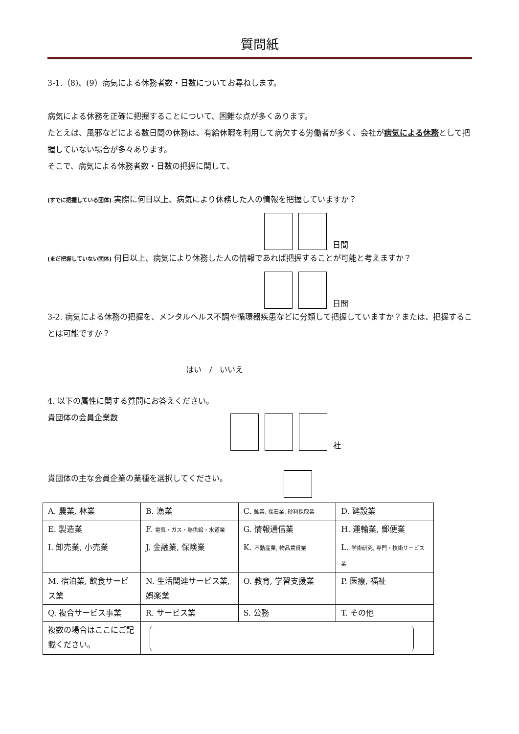質問紙
3-1.（8)、(9）病気による休務者数・日数についてお尋ねします。
病気による休務を正確に把握することについて、困難な点が多くあります。
たとえば、風邪などによる数日間の休務は、有給休暇を利用して病欠する労働者が多く、会社が病気による休務として把握していない場合が多々あります。
そこで、病気による休務者数・日数の把握に関して、
(すでに把握している団体) 実際に何日以上、病気により休務した人の情報を把握していますか？
日間
(まだ把握していない団体) 何日以上、病気により休務した人の情報であれば把握することが可能と考えますか？
日間
3-2. 病気による休務の把握を、メンタルヘルス不調や循環器疾患などに分類して把握していますか？または、把握することは可能ですか？
はい　/　いいえ
4. 以下の属性に関する質問にお答えください。
貴団体の会員企業数
社
貴団体の主な会員企業の業種を選択してください。
| A. 農業, 林業 | B. 漁業 | C. 鉱業, 採石業, 砂利採取業 | D. 建設業 |
| E. 製造業 | F. 電気・ガス・熱供給・水道業 | G. 情報通信業 | H. 運輸業, 郵便業 |
| I. 卸売業, 小売業 | J. 金融業, 保険業 | K. 不動産業, 物品賃貸業 | L. 学術研究, 専門・技術サービス業 |
| M. 宿泊業, 飲食サービス業 | N. 生活関連サービス業, 娯楽業 | O. 教育, 学習支援業 | P. 医療, 福祉 |
| Q. 複合サービス事業 | R. サービス業 | S. 公務 | T. その他 |
| 複数の場合はここにご記載ください。 | | | |